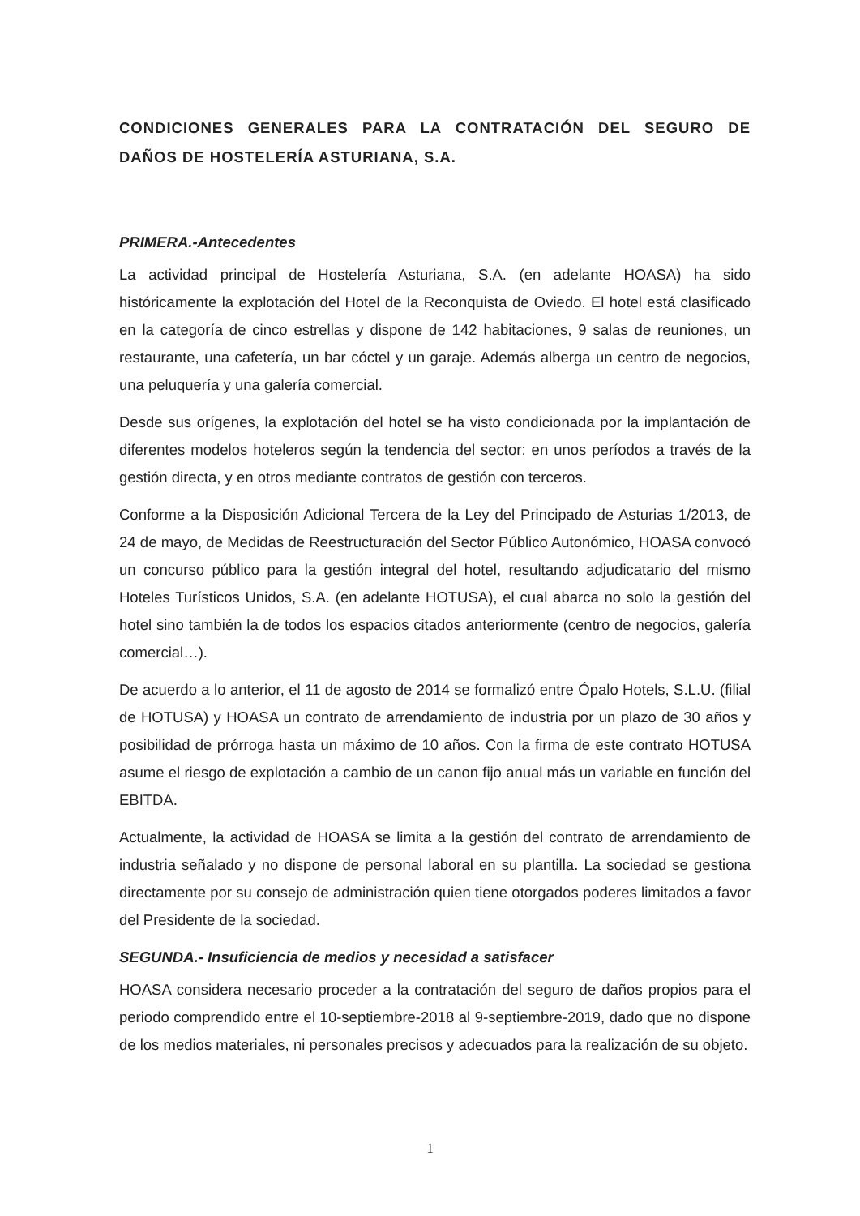CONDICIONES GENERALES PARA LA CONTRATACIÓN DEL SEGURO DE DAÑOS DE HOSTELERÍA ASTURIANA, S.A.
PRIMERA.-Antecedentes
La actividad principal de Hostelería Asturiana, S.A. (en adelante HOASA) ha sido históricamente la explotación del Hotel de la Reconquista de Oviedo. El hotel está clasificado en la categoría de cinco estrellas y dispone de 142 habitaciones, 9 salas de reuniones, un restaurante, una cafetería, un bar cóctel y un garaje. Además alberga un centro de negocios, una peluquería y una galería comercial.
Desde sus orígenes, la explotación del hotel se ha visto condicionada por la implantación de diferentes modelos hoteleros según la tendencia del sector: en unos períodos a través de la gestión directa, y en otros mediante contratos de gestión con terceros.
Conforme a la Disposición Adicional Tercera de la Ley del Principado de Asturias 1/2013, de 24 de mayo, de Medidas de Reestructuración del Sector Público Autonómico, HOASA convocó un concurso público para la gestión integral del hotel, resultando adjudicatario del mismo Hoteles Turísticos Unidos, S.A. (en adelante HOTUSA), el cual abarca no solo la gestión del hotel sino también la de todos los espacios citados anteriormente (centro de negocios, galería comercial…).
De acuerdo a lo anterior, el 11 de agosto de 2014 se formalizó entre Ópalo Hotels, S.L.U. (filial de HOTUSA) y HOASA un contrato de arrendamiento de industria por un plazo de 30 años y posibilidad de prórroga hasta un máximo de 10 años. Con la firma de este contrato HOTUSA asume el riesgo de explotación a cambio de un canon fijo anual más un variable en función del EBITDA.
Actualmente, la actividad de HOASA se limita a la gestión del contrato de arrendamiento de industria señalado y no dispone de personal laboral en su plantilla. La sociedad se gestiona directamente por su consejo de administración quien tiene otorgados poderes limitados a favor del Presidente de la sociedad.
SEGUNDA.- Insuficiencia de medios y necesidad a satisfacer
HOASA considera necesario proceder a la contratación del seguro de daños propios para el periodo comprendido entre el 10-septiembre-2018 al 9-septiembre-2019, dado que no dispone de los medios materiales, ni personales precisos y adecuados para la realización de su objeto.
1